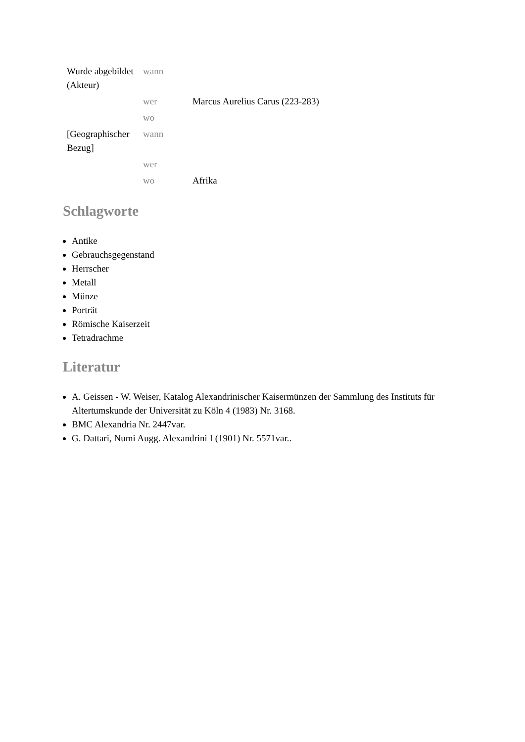| Wurde abgebildet (Akteur) | wann | |
| | wer | Marcus Aurelius Carus (223-283) |
| | wo | |
| [Geographischer Bezug] | wann | |
| | wer | |
| | wo | Afrika |
Schlagworte
Antike
Gebrauchsgegenstand
Herrscher
Metall
Münze
Porträt
Römische Kaiserzeit
Tetradrachme
Literatur
A. Geissen - W. Weiser, Katalog Alexandrinischer Kaisermünzen der Sammlung des Instituts für Altertumskunde der Universität zu Köln 4 (1983) Nr. 3168.
BMC Alexandria Nr. 2447var.
G. Dattari, Numi Augg. Alexandrini I (1901) Nr. 5571var..